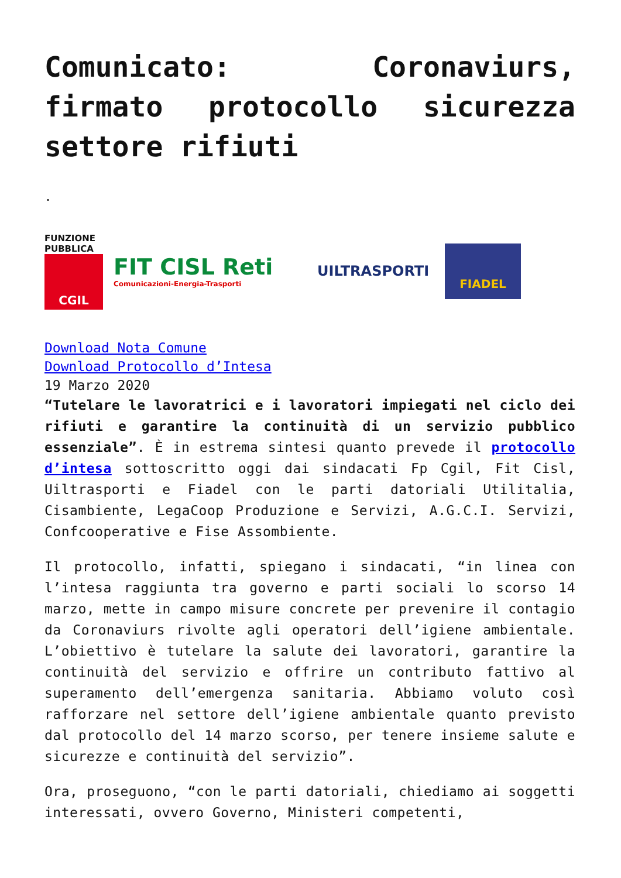Comunicato: Coronaviurs, firmato protocollo sicurezza settore rifiuti
.
FUNZIONE PUBBLICA
CGIL
FIT CISL Reti
Comunicazioni-Energia-Trasporti
UILTRASPORTI
FIADEL
Download Nota Comune
Download Protocollo d’Intesa
19 Marzo 2020
“Tutelare le lavoratrici e i lavoratori impiegati nel ciclo dei rifiuti e garantire la continuità di un servizio pubblico essenziale”. È in estrema sintesi quanto prevede il protocollo d’intesa sottoscritto oggi dai sindacati Fp Cgil, Fit Cisl, Uiltrasporti e Fiadel con le parti datoriali Utilitalia, Cisambiente, LegaCoop Produzione e Servizi, A.G.C.I. Servizi, Confcooperative e Fise Assombiente.
Il protocollo, infatti, spiegano i sindacati, “in linea con l’intesa raggiunta tra governo e parti sociali lo scorso 14 marzo, mette in campo misure concrete per prevenire il contagio da Coronaviurs rivolte agli operatori dell’igiene ambientale. L’obiettivo è tutelare la salute dei lavoratori, garantire la continuità del servizio e offrire un contributo fattivo al superamento dell’emergenza sanitaria. Abbiamo voluto così rafforzare nel settore dell’igiene ambientale quanto previsto dal protocollo del 14 marzo scorso, per tenere insieme salute e sicurezze e continuità del servizio”.
Ora, proseguono, “con le parti datoriali, chiediamo ai soggetti interessati, ovvero Governo, Ministeri competenti,